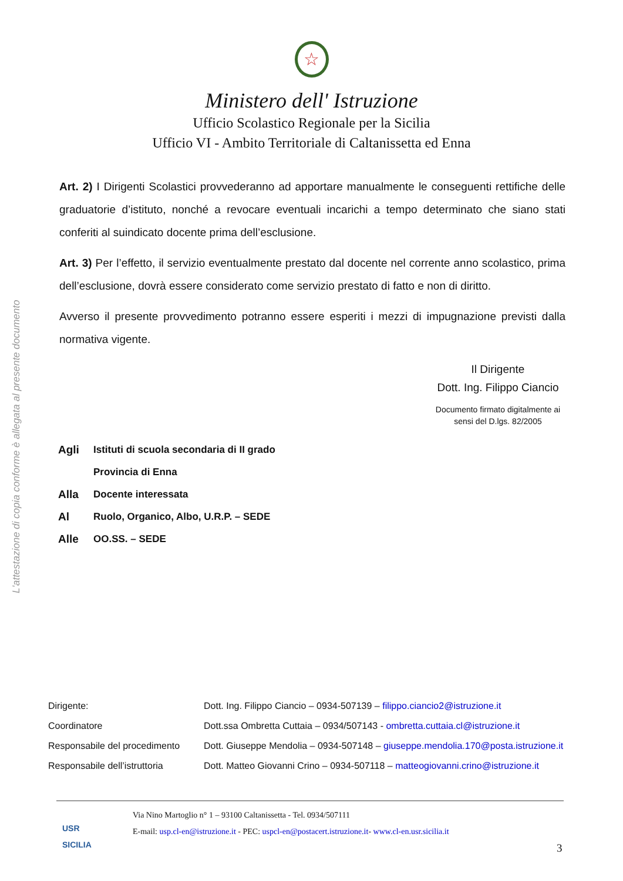L'attestazione di copia conforme è allegata al presente documento
☆
Ministero dell' Istruzione
Ufficio Scolastico Regionale per la Sicilia
Ufficio VI - Ambito Territoriale di Caltanissetta ed Enna
Art. 2) I Dirigenti Scolastici provvederanno ad apportare manualmente le conseguenti rettifiche delle graduatorie d’istituto, nonché a revocare eventuali incarichi a tempo determinato che siano stati conferiti al suindicato docente prima dell’esclusione.
Art. 3) Per l’effetto, il servizio eventualmente prestato dal docente nel corrente anno scolastico, prima dell’esclusione, dovrà essere considerato come servizio prestato di fatto e non di diritto.
Avverso il presente provvedimento potranno essere esperiti i mezzi di impugnazione previsti dalla normativa vigente.
Il Dirigente
Dott. Ing. Filippo Ciancio
Documento firmato digitalmente ai sensi del D.lgs. 82/2005
| Agli | Istituti di scuola secondaria di II grado |
| | Provincia di Enna |
| Alla | Docente interessata |
| Al | Ruolo, Organico, Albo, U.R.P. – SEDE |
| Alle | OO.SS. – SEDE |
| Dirigente: | Dott. Ing. Filippo Ciancio – 0934-507139 – filippo.ciancio2@istruzione.it |
| Coordinatore | Dott.ssa Ombretta Cuttaia – 0934/507143 - ombretta.cuttaia.cl@istruzione.it |
| Responsabile del procedimento | Dott. Giuseppe Mendolia – 0934-507148 – giuseppe.mendolia.170@posta.istruzione.it |
| Responsabile dell’istruttoria | Dott. Matteo Giovanni Crino – 0934-507118 – matteogiovanni.crino@istruzione.it |
USR
SICILIA
Via Nino Martoglio n° 1 – 93100 Caltanissetta - Tel. 0934/507111
E-mail: usp.cl-en@istruzione.it - PEC: uspcl-en@postacert.istruzione.it- www.cl-en.usr.sicilia.it
3